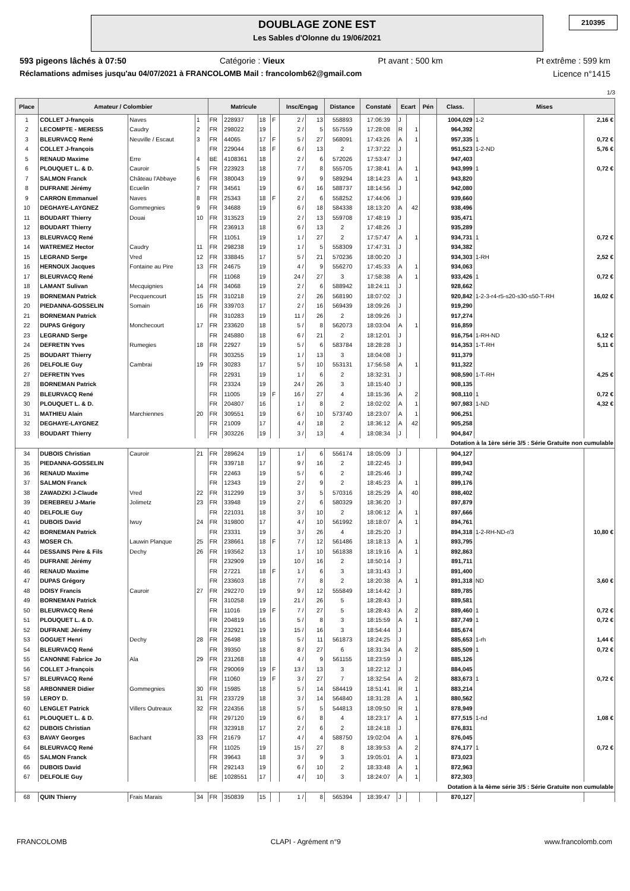DOUBLAGE ZONE EST
Les Sables d'Olonne du 19/06/2021
210395
593 pigeons lâchés à 07:50 Catégorie : Vieux Pt avant : 500 km Pt extrême : 599 km
Réclamations admises jusqu'au 04/07/2021 à FRANCOLOMB Mail : francolomb62@gmail.com Licence n°1415
1/3
| Place | Amateur / Colombier | | | Matricule | | | | Insc/Engag | | Distance | Constaté | Ecart | | Pén | Class. | Mises | |
| --- | --- | --- | --- | --- | --- | --- | --- | --- | --- | --- | --- | --- | --- | --- | --- | --- | --- |
| 1 | COLLET J-françois | Naves | 1 | FR | 228937 | 18 | F | 2 / | 13 | 558893 | 17:06:39 | J | | | 1004,029 | 1-2 | 2,16 € |
| 2 | LECOMPTE - MERESS | Caudry | 2 | FR | 298022 | 19 | | 2 / | 5 | 557559 | 17:28:08 | R | 1 | | 964,392 | | |
| 3 | BLEURVACQ René | Neuville / Escaut | 3 | FR | 44065 | 17 | F | 5 / | 27 | 568091 | 17:43:26 | A | 1 | | 957,335 | 1 | 0,72 € |
| 4 | COLLET J-françois | | | FR | 229044 | 18 | F | 6 / | 13 | 2 | 17:37:22 | J | | | 951,523 | 1-2-ND | 5,76 € |
| 5 | RENAUD Maxime | Erre | 4 | BE | 4108361 | 18 | | 2 / | 6 | 572026 | 17:53:47 | J | | | 947,403 | | |
| 6 | PLOUQUET L. & D. | Cauroir | 5 | FR | 223923 | 18 | | 7 / | 8 | 555705 | 17:38:41 | A | 1 | | 943,999 | 1 | 0,72 € |
| 7 | SALMON Franck | Château l'Abbaye | 6 | FR | 380043 | 19 | | 9 / | 9 | 589294 | 18:14:23 | A | 1 | | 943,820 | | |
| 8 | DUFRANE Jérémy | Ecuelin | 7 | FR | 34561 | 19 | | 6 / | 16 | 588737 | 18:14:56 | J | | | 942,080 | | |
| 9 | CARRON Emmanuel | Naves | 8 | FR | 25343 | 18 | F | 2 / | 6 | 558252 | 17:44:06 | J | | | 939,660 | | |
| 10 | DEGHAYE-LAYGNEZ | Gommegnies | 9 | FR | 34688 | 19 | | 6 / | 18 | 584338 | 18:13:20 | A | 42 | | 938,496 | | |
| 11 | BOUDART Thierry | Douai | 10 | FR | 313523 | 19 | | 2 / | 13 | 559708 | 17:48:19 | J | | | 935,471 | | |
| 12 | BOUDART Thierry | | | FR | 236913 | 18 | | 6 / | 13 | 2 | 17:48:26 | J | | | 935,289 | | |
| 13 | BLEURVACQ René | | | FR | 11051 | 19 | | 1 / | 27 | 2 | 17:57:47 | A | 1 | | 934,731 | 1 | 0,72 € |
| 14 | WATREMEZ Hector | Caudry | 11 | FR | 298238 | 19 | | 1 / | 5 | 558309 | 17:47:31 | J | | | 934,382 | | |
| 15 | LEGRAND Serge | Vred | 12 | FR | 338845 | 17 | | 5 / | 21 | 570236 | 18:00:20 | J | | | 934,303 | 1-RH | 2,52 € |
| 16 | HERNOUX Jacques | Fontaine au Pire | 13 | FR | 24675 | 19 | | 4 / | 9 | 556270 | 17:45:33 | A | 1 | | 934,063 | | |
| 17 | BLEURVACQ René | | | FR | 11068 | 19 | | 24 / | 27 | 3 | 17:58:38 | A | 1 | | 933,426 | 1 | 0,72 € |
| 18 | LAMANT Sulivan | Mecquignies | 14 | FR | 34068 | 19 | | 2 / | 6 | 588942 | 18:24:11 | J | | | 928,662 | | |
| 19 | BORNEMAN Patrick | Pecquencourt | 15 | FR | 310218 | 19 | | 2 / | 26 | 568190 | 18:07:02 | J | | | 920,842 | 1-2-3-r4-r5-s20-s30-s50-T-RH | 16,02 € |
| 20 | PIEDANNA-GOSSELIN | Somain | 16 | FR | 339703 | 17 | | 2 / | 16 | 569439 | 18:09:26 | J | | | 919,290 | | |
| 21 | BORNEMAN Patrick | | | FR | 310283 | 19 | | 11 / | 26 | 2 | 18:09:26 | J | | | 917,274 | | |
| 22 | DUPAS Grégory | Monchecourt | 17 | FR | 233620 | 18 | | 5 / | 8 | 562073 | 18:03:04 | A | 1 | | 916,859 | | |
| 23 | LEGRAND Serge | | | FR | 245880 | 18 | | 6 / | 21 | 2 | 18:12:01 | J | | | 916,754 | 1-RH-ND | 6,12 € |
| 24 | DEFRETIN Yves | Rumegies | 18 | FR | 22927 | 19 | | 5 / | 6 | 583784 | 18:28:28 | J | | | 914,353 | 1-T-RH | 5,11 € |
| 25 | BOUDART Thierry | | | FR | 303255 | 19 | | 1 / | 13 | 3 | 18:04:08 | J | | | 911,379 | | |
| 26 | DELFOLIE Guy | Cambrai | 19 | FR | 30283 | 17 | | 5 / | 10 | 553131 | 17:56:58 | A | 1 | | 911,322 | | |
| 27 | DEFRETIN Yves | | | FR | 22931 | 19 | | 1 / | 6 | 2 | 18:32:31 | J | | | 908,590 | 1-T-RH | 4,25 € |
| 28 | BORNEMAN Patrick | | | FR | 23324 | 19 | | 24 / | 26 | 3 | 18:15:40 | J | | | 908,135 | | |
| 29 | BLEURVACQ René | | | FR | 11005 | 19 | F | 16 / | 27 | 4 | 18:15:36 | A | 2 | | 908,110 | 1 | 0,72 € |
| 30 | PLOUQUET L. & D. | | | FR | 204807 | 16 | | 1 / | 8 | 2 | 18:02:02 | A | 1 | | 907,983 | 1-ND | 4,32 € |
| 31 | MATHIEU Alain | Marchiennes | 20 | FR | 309551 | 19 | | 6 / | 10 | 573740 | 18:23:07 | A | 1 | | 906,251 | | |
| 32 | DEGHAYE-LAYGNEZ | | | FR | 21009 | 17 | | 4 / | 18 | 2 | 18:36:12 | A | 42 | | 905,258 | | |
| 33 | BOUDART Thierry | | | FR | 303226 | 19 | | 3 / | 13 | 4 | 18:08:34 | J | | | 904,847 | | |
| Dotation à la 1ère série 3/5 : Série Gratuite non cumulable | | | | | | | | | | | | | | | | | |
| 34 | DUBOIS Christian | Cauroir | 21 | FR | 289624 | 19 | | 1 / | 6 | 556174 | 18:05:09 | J | | | 904,127 | | |
| 35 | PIEDANNA-GOSSELIN | | | FR | 339718 | 17 | | 9 / | 16 | 2 | 18:22:45 | J | | | 899,943 | | |
| 36 | RENAUD Maxime | | | FR | 22463 | 19 | | 5 / | 6 | 2 | 18:25:46 | J | | | 899,742 | | |
| 37 | SALMON Franck | | | FR | 12343 | 19 | | 2 / | 9 | 2 | 18:45:23 | A | 1 | | 899,176 | | |
| 38 | ZAWADZKI J-Claude | Vred | 22 | FR | 312299 | 19 | | 3 / | 5 | 570316 | 18:25:29 | A | 40 | | 898,402 | | |
| 39 | DEREBREU J-Marie | Jolimetz | 23 | FR | 33948 | 19 | | 2 / | 6 | 580329 | 18:36:20 | J | | | 897,879 | | |
| 40 | DELFOLIE Guy | | | FR | 221031 | 18 | | 3 / | 10 | 2 | 18:06:12 | A | 1 | | 897,666 | | |
| 41 | DUBOIS David | Iwuy | 24 | FR | 319800 | 17 | | 4 / | 10 | 561992 | 18:18:07 | A | 1 | | 894,761 | | |
| 42 | BORNEMAN Patrick | | | FR | 23331 | 19 | | 3 / | 26 | 4 | 18:25:20 | J | | | 894,318 | 1-2-RH-ND-r/3 | 10,80 € |
| 43 | MOSER Ch. | Lauwin Planque | 25 | FR | 238661 | 18 | F | 7 / | 12 | 561486 | 18:18:13 | A | 1 | | 893,795 | | |
| 44 | DESSAINS Père & Fils | Dechy | 26 | FR | 193562 | 13 | | 1 / | 10 | 561838 | 18:19:16 | A | 1 | | 892,863 | | |
| 45 | DUFRANE Jérémy | | | FR | 232909 | 19 | | 10 / | 16 | 2 | 18:50:14 | J | | | 891,711 | | |
| 46 | RENAUD Maxime | | | FR | 27221 | 18 | F | 1 / | 6 | 3 | 18:31:43 | J | | | 891,400 | | |
| 47 | DUPAS Grégory | | | FR | 233603 | 18 | | 7 / | 8 | 2 | 18:20:38 | A | 1 | | 891,318 | ND | 3,60 € |
| 48 | DOISY Francis | Cauroir | 27 | FR | 292270 | 19 | | 9 / | 12 | 555849 | 18:14:42 | J | | | 889,785 | | |
| 49 | BORNEMAN Patrick | | | FR | 310258 | 19 | | 21 / | 26 | 5 | 18:28:43 | J | | | 889,581 | | |
| 50 | BLEURVACQ René | | | FR | 11016 | 19 | F | 7 / | 27 | 5 | 18:28:43 | A | 2 | | 889,460 | 1 | 0,72 € |
| 51 | PLOUQUET L. & D. | | | FR | 204819 | 16 | | 5 / | 8 | 3 | 18:15:59 | A | 1 | | 887,749 | 1 | 0,72 € |
| 52 | DUFRANE Jérémy | | | FR | 232921 | 19 | | 15 / | 16 | 3 | 18:54:44 | J | | | 885,674 | | |
| 53 | GOGUET Henri | Dechy | 28 | FR | 26498 | 18 | | 5 / | 11 | 561873 | 18:24:25 | J | | | 885,653 | 1-rh | 1,44 € |
| 54 | BLEURVACQ René | | | FR | 39350 | 18 | | 8 / | 27 | 6 | 18:31:34 | A | 2 | | 885,509 | 1 | 0,72 € |
| 55 | CANONNE Fabrice Jo | Ala | 29 | FR | 231268 | 18 | | 4 / | 9 | 561155 | 18:23:59 | J | | | 885,126 | | |
| 56 | COLLET J-françois | | | FR | 290069 | 19 | F | 13 / | 13 | 3 | 18:22:12 | J | | | 884,045 | | |
| 57 | BLEURVACQ René | | | FR | 11060 | 19 | F | 3 / | 27 | 7 | 18:32:54 | A | 2 | | 883,673 | 1 | 0,72 € |
| 58 | ARBONNIER Didier | Gommegnies | 30 | FR | 15985 | 18 | | 5 / | 14 | 584419 | 18:51:41 | R | 1 | | 883,214 | | |
| 59 | LEROY D. | | 31 | FR | 233729 | 18 | | 3 / | 14 | 564840 | 18:31:28 | A | 1 | | 880,562 | | |
| 60 | LENGLET Patrick | Villers Outreaux | 32 | FR | 224356 | 18 | | 5 / | 5 | 544813 | 18:09:50 | R | 1 | | 878,949 | | |
| 61 | PLOUQUET L. & D. | | | FR | 297120 | 19 | | 6 / | 8 | 4 | 18:23:17 | A | 1 | | 877,515 | 1-nd | 1,08 € |
| 62 | DUBOIS Christian | | | FR | 323918 | 17 | | 2 / | 6 | 2 | 18:24:18 | J | | | 876,831 | | |
| 63 | BAVAY Georges | Bachant | 33 | FR | 21679 | 17 | | 4 / | 4 | 588750 | 19:02:04 | A | 1 | | 876,045 | | |
| 64 | BLEURVACQ René | | | FR | 11025 | 19 | | 15 / | 27 | 8 | 18:39:53 | A | 2 | | 874,177 | 1 | 0,72 € |
| 65 | SALMON Franck | | | FR | 39643 | 18 | | 3 / | 9 | 3 | 19:05:01 | A | 1 | | 873,023 | | |
| 66 | DUBOIS David | | | FR | 292143 | 19 | | 6 / | 10 | 2 | 18:33:48 | A | 1 | | 872,963 | | |
| 67 | DELFOLIE Guy | | | BE | 1028551 | 17 | | 4 / | 10 | 3 | 18:24:07 | A | 1 | | 872,303 | | |
| Dotation à la 4ème série 3/5 : Série Gratuite non cumulable | | | | | | | | | | | | | | | | | |
| 68 | QUIN Thierry | Frais Marais | 34 | FR | 350839 | 15 | | 1 / | 8 | 565394 | 18:39:47 | J | | | 870,127 | | |
FRANCOLOMB CLAPI - Agrément n°9 www.francolomb.com